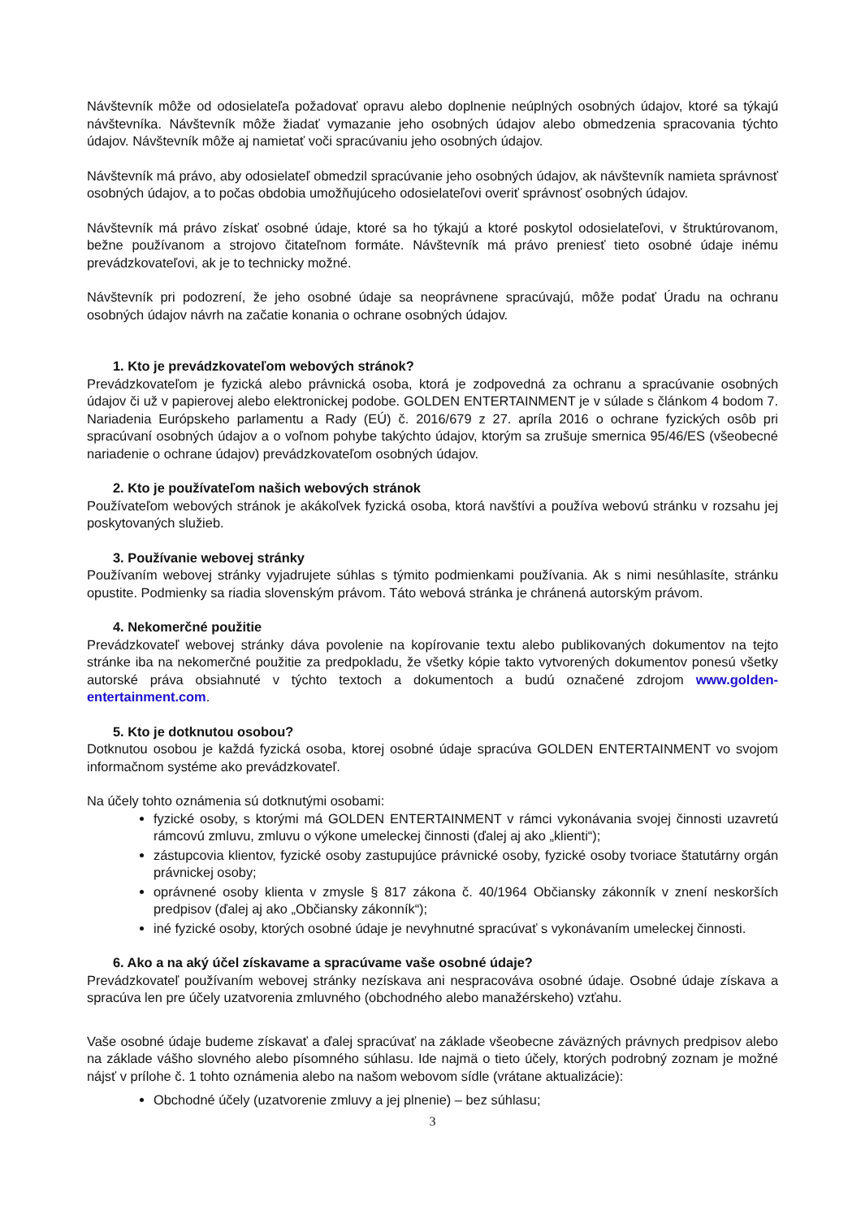Návštevník môže od odosielateľa požadovať opravu alebo doplnenie neúplných osobných údajov, ktoré sa týkajú návštevníka. Návštevník môže žiadať vymazanie jeho osobných údajov alebo obmedzenia spracovania týchto údajov. Návštevník môže aj namietať voči spracúvaniu jeho osobných údajov.
Návštevník má právo, aby odosielateľ obmedzil spracúvanie jeho osobných údajov, ak návštevník namieta správnosť osobných údajov, a to počas obdobia umožňujúceho odosielateľovi overiť správnosť osobných údajov.
Návštevník má právo získať osobné údaje, ktoré sa ho týkajú a ktoré poskytol odosielateľovi, v štruktúrovanom, bežne používanom a strojovo čitateľnom formáte. Návštevník má právo preniesť tieto osobné údaje inému prevádzkovateľovi, ak je to technicky možné.
Návštevník pri podozrení, že jeho osobné údaje sa neoprávnene spracúvajú, môže podať Úradu na ochranu osobných údajov návrh na začatie konania o ochrane osobných údajov.
1. Kto je prevádzkovateľom webových stránok?
Prevádzkovateľom je fyzická alebo právnická osoba, ktorá je zodpovedná za ochranu a spracúvanie osobných údajov či už v papierovej alebo elektronickej podobe. GOLDEN ENTERTAINMENT je v súlade s článkom 4 bodom 7. Nariadenia Európskeho parlamentu a Rady (EÚ) č. 2016/679 z 27. apríla 2016 o ochrane fyzických osôb pri spracúvaní osobných údajov a o voľnom pohybe takýchto údajov, ktorým sa zrušuje smernica 95/46/ES (všeobecné nariadenie o ochrane údajov) prevádzkovateľom osobných údajov.
2. Kto je používateľom našich webových stránok
Používateľom webových stránok je akákoľvek fyzická osoba, ktorá navštívi a používa webovú stránku v rozsahu jej poskytovaných služieb.
3. Používanie webovej stránky
Používaním webovej stránky vyjadrujete súhlas s týmito podmienkami používania. Ak s nimi nesúhlasíte, stránku opustite. Podmienky sa riadia slovenským právom. Táto webová stránka je chránená autorským právom.
4. Nekomerčné použitie
Prevádzkovateľ webovej stránky dáva povolenie na kopírovanie textu alebo publikovaných dokumentov na tejto stránke iba na nekomerčné použitie za predpokladu, že všetky kópie takto vytvorených dokumentov ponesú všetky autorské práva obsiahnuté v týchto textoch a dokumentoch a budú označené zdrojom www.golden-entertainment.com.
5. Kto je dotknutou osobou?
Dotknutou osobou je každá fyzická osoba, ktorej osobné údaje spracúva GOLDEN ENTERTAINMENT vo svojom informačnom systéme ako prevádzkovateľ.
Na účely tohto oznámenia sú dotknutými osobami:
fyzické osoby, s ktorými má GOLDEN ENTERTAINMENT v rámci vykonávania svojej činnosti uzavretú rámcovú zmluvu, zmluvu o výkone umeleckej činnosti (ďalej aj ako „klienti“);
zástupcovia klientov, fyzické osoby zastupujúce právnické osoby, fyzické osoby tvoriace štatutárny orgán právnickej osoby;
oprávnené osoby klienta v zmysle § 817 zákona č. 40/1964 Občiansky zákonník v znení neskorších predpisov (ďalej aj ako „Občiansky zákonník“);
iné fyzické osoby, ktorých osobné údaje je nevyhnutné spracúvať s vykonávaním umeleckej činnosti.
6. Ako a na aký účel získavame a spracúvame vaše osobné údaje?
Prevádzkovateľ používaním webovej stránky nezískava ani nespracováva osobné údaje. Osobné údaje získava a spracúva len pre účely uzatvorenia zmluvného (obchodného alebo manažérskeho) vzťahu.
Vaše osobné údaje budeme získavať a ďalej spracúvať na základe všeobecne záväzných právnych predpisov alebo na základe vášho slovného alebo písomného súhlasu. Ide najmä o tieto účely, ktorých podrobný zoznam je možné nájsť v prílohe č. 1 tohto oznámenia alebo na našom webovom sídle (vrátane aktualizácie):
Obchodné účely (uzatvorenie zmluvy a jej plnenie) – bez súhlasu;
3